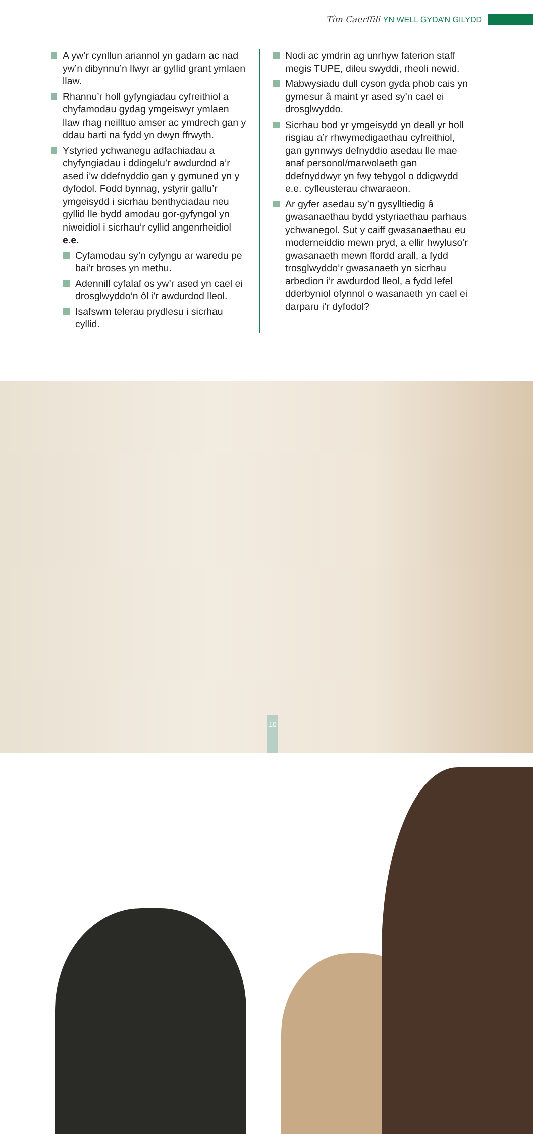Tîm Caerffili YN WELL GYDA’N GILYDD
A yw’r cynllun ariannol yn gadarn ac nad yw’n dibynnu’n llwyr ar gyllid grant ymlaen llaw.
Rhannu’r holl gyfyngiadau cyfreithiol a chyfamodau gydag ymgeiswyr ymlaen llaw rhag neilltuo amser ac ymdrech gan y ddau barti na fydd yn dwyn ffrwyth.
Ystyried ychwanegu adfachiadau a chyfyngiadau i ddiogelu’r awdurdod a’r ased i’w ddefnyddio gan y gymuned yn y dyfodol. Fodd bynnag, ystyrir gallu’r ymgeisydd i sicrhau benthyciadau neu gyllid lle bydd amodau gor-gyfyngol yn niweidiol i sicrhau’r cyllid angenrheidiol e.e.
Cyfamodau sy’n cyfyngu ar waredu pe bai’r broses yn methu.
Adennill cyfalaf os yw’r ased yn cael ei drosglwyddo’n ôl i’r awdurdod lleol.
Isafswm telerau prydlesu i sicrhau cyllid.
Nodi ac ymdrin ag unrhyw faterion staff megis TUPE, dileu swyddi, rheoli newid.
Mabwysiadu dull cyson gyda phob cais yn gymesur â maint yr ased sy’n cael ei drosglwyddo.
Sicrhau bod yr ymgeisydd yn deall yr holl risgiau a’r rhwymedigaethau cyfreithiol, gan gynnwys defnyddio asedau lle mae anaf personol/marwolaeth gan ddefnyddwyr yn fwy tebygol o ddigwydd e.e. cyfleusterau chwaraeon.
Ar gyfer asedau sy’n gysylltiedig â gwasanaethau bydd ystyriaethau parhaus ychwanegol. Sut y caiff gwasanaethau eu moderneiddio mewn pryd, a ellir hwyluso’r gwasanaeth mewn ffordd arall, a fydd trosglwyddo’r gwasanaeth yn sicrhau arbedion i’r awdurdod lleol, a fydd lefel dderbyniol ofynnol o wasanaeth yn cael ei darparu i’r dyfodol?
10